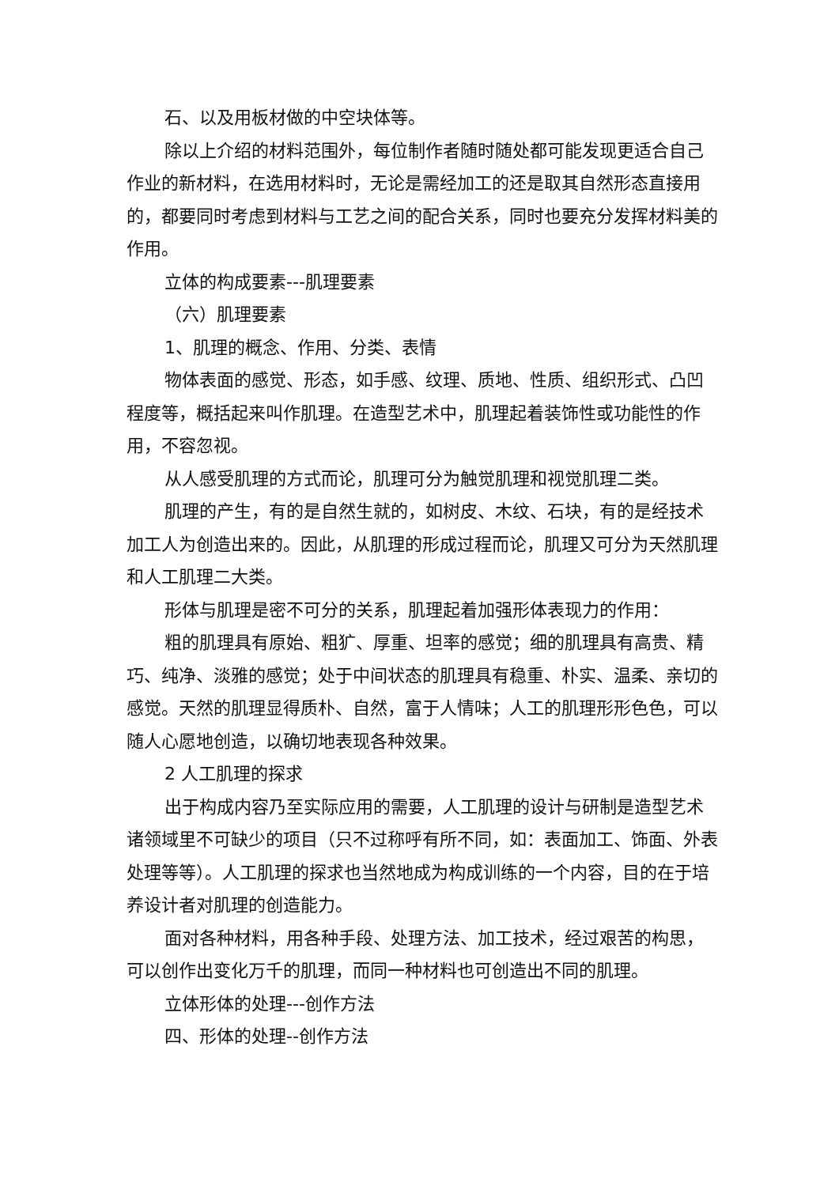石、以及用板材做的中空块体等。
除以上介绍的材料范围外，每位制作者随时随处都可能发现更适合自己作业的新材料，在选用材料时，无论是需经加工的还是取其自然形态直接用的，都要同时考虑到材料与工艺之间的配合关系，同时也要充分发挥材料美的作用。
立体的构成要素---肌理要素
（六）肌理要素
1、肌理的概念、作用、分类、表情
物体表面的感觉、形态，如手感、纹理、质地、性质、组织形式、凸凹程度等，概括起来叫作肌理。在造型艺术中，肌理起着装饰性或功能性的作用，不容忽视。
从人感受肌理的方式而论，肌理可分为触觉肌理和视觉肌理二类。
肌理的产生，有的是自然生就的，如树皮、木纹、石块，有的是经技术加工人为创造出来的。因此，从肌理的形成过程而论，肌理又可分为天然肌理和人工肌理二大类。
形体与肌理是密不可分的关系，肌理起着加强形体表现力的作用：
粗的肌理具有原始、粗犷、厚重、坦率的感觉；细的肌理具有高贵、精巧、纯净、淡雅的感觉；处于中间状态的肌理具有稳重、朴实、温柔、亲切的感觉。天然的肌理显得质朴、自然，富于人情味；人工的肌理形形色色，可以随人心愿地创造，以确切地表现各种效果。
2 人工肌理的探求
出于构成内容乃至实际应用的需要，人工肌理的设计与研制是造型艺术诸领域里不可缺少的项目（只不过称呼有所不同，如：表面加工、饰面、外表处理等等）。人工肌理的探求也当然地成为构成训练的一个内容，目的在于培养设计者对肌理的创造能力。
面对各种材料，用各种手段、处理方法、加工技术，经过艰苦的构思，可以创作出变化万千的肌理，而同一种材料也可创造出不同的肌理。
立体形体的处理---创作方法
四、形体的处理--创作方法